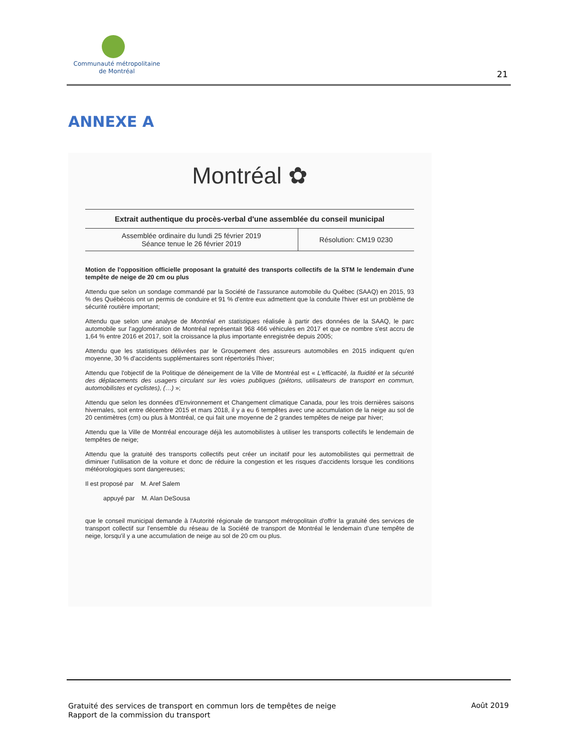Communauté métropolitaine
de Montréal
21
ANNEXE A
Montréal ✿
Extrait authentique du procès-verbal d'une assemblée du conseil municipal
| Assemblée ordinaire du lundi 25 février 2019 Séance tenue le 26 février 2019 | Résolution: CM19 0230 |
Motion de l'opposition officielle proposant la gratuité des transports collectifs de la STM le lendemain d'une tempête de neige de 20 cm ou plus
Attendu que selon un sondage commandé par la Société de l'assurance automobile du Québec (SAAQ) en 2015, 93 % des Québécois ont un permis de conduire et 91 % d'entre eux admettent que la conduite l'hiver est un problème de sécurité routière important;
Attendu que selon une analyse de Montréal en statistiques réalisée à partir des données de la SAAQ, le parc automobile sur l'agglomération de Montréal représentait 968 466 véhicules en 2017 et que ce nombre s'est accru de 1,64 % entre 2016 et 2017, soit la croissance la plus importante enregistrée depuis 2005;
Attendu que les statistiques délivrées par le Groupement des assureurs automobiles en 2015 indiquent qu'en moyenne, 30 % d'accidents supplémentaires sont répertoriés l'hiver;
Attendu que l'objectif de la Politique de déneigement de la Ville de Montréal est « L'efficacité, la fluidité et la sécurité des déplacements des usagers circulant sur les voies publiques (piétons, utilisateurs de transport en commun, automobilistes et cyclistes), (…) »;
Attendu que selon les données d'Environnement et Changement climatique Canada, pour les trois dernières saisons hivernales, soit entre décembre 2015 et mars 2018, il y a eu 6 tempêtes avec une accumulation de la neige au sol de 20 centimètres (cm) ou plus à Montréal, ce qui fait une moyenne de 2 grandes tempêtes de neige par hiver;
Attendu que la Ville de Montréal encourage déjà les automobilistes à utiliser les transports collectifs le lendemain de tempêtes de neige;
Attendu que la gratuité des transports collectifs peut créer un incitatif pour les automobilistes qui permettrait de diminuer l'utilisation de la voiture et donc de réduire la congestion et les risques d'accidents lorsque les conditions météorologiques sont dangereuses;
Il est proposé par M. Aref Salem
appuyé par M. Alan DeSousa
que le conseil municipal demande à l'Autorité régionale de transport métropolitain d'offrir la gratuité des services de transport collectif sur l'ensemble du réseau de la Société de transport de Montréal le lendemain d'une tempête de neige, lorsqu'il y a une accumulation de neige au sol de 20 cm ou plus.
Gratuité des services de transport en commun lors de tempêtes de neige
Rapport de la commission du transport
Août 2019